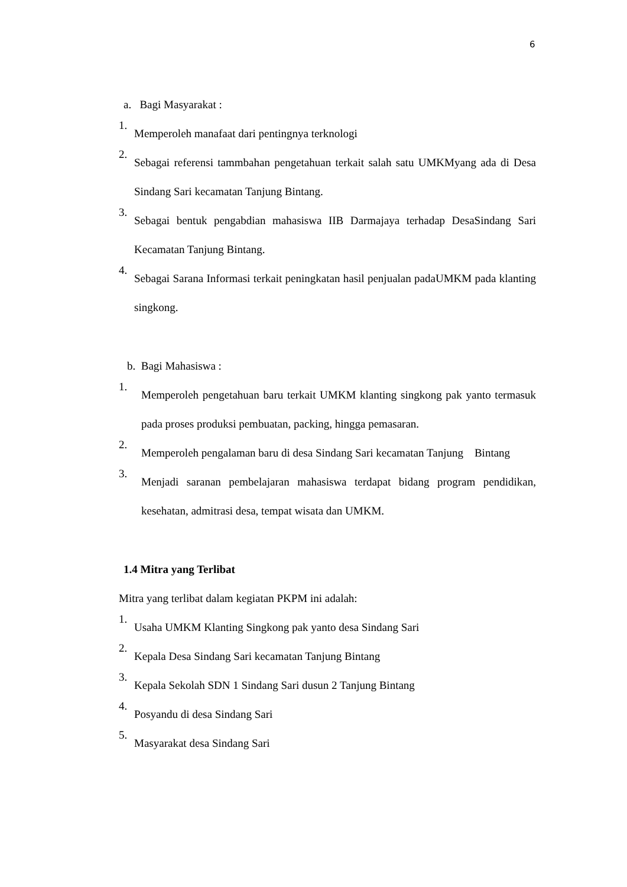6
a. Bagi Masyarakat :
1.
Memperoleh manafaat dari pentingnya terknologi
2.
Sebagai referensi tammbahan pengetahuan terkait salah satu UMKMyang ada di Desa Sindang Sari kecamatan Tanjung Bintang.
3.
Sebagai bentuk pengabdian mahasiswa IIB Darmajaya terhadap DesaSindang Sari Kecamatan Tanjung Bintang.
4.
Sebagai Sarana Informasi terkait peningkatan hasil penjualan padaUMKM pada klanting singkong.
b. Bagi Mahasiswa :
1.
Memperoleh pengetahuan baru terkait UMKM klanting singkong pak yanto termasuk pada proses produksi pembuatan, packing, hingga pemasaran.
2.
Memperoleh pengalaman baru di desa Sindang Sari kecamatan Tanjung Bintang
3.
Menjadi saranan pembelajaran mahasiswa terdapat bidang program pendidikan, kesehatan, admitrasi desa, tempat wisata dan UMKM.
1.4 Mitra yang Terlibat
Mitra yang terlibat dalam kegiatan PKPM ini adalah:
1.
Usaha UMKM Klanting Singkong pak yanto desa Sindang Sari
2.
Kepala Desa Sindang Sari kecamatan Tanjung Bintang
3.
Kepala Sekolah SDN 1 Sindang Sari dusun 2 Tanjung Bintang
4.
Posyandu di desa Sindang Sari
5.
Masyarakat desa Sindang Sari